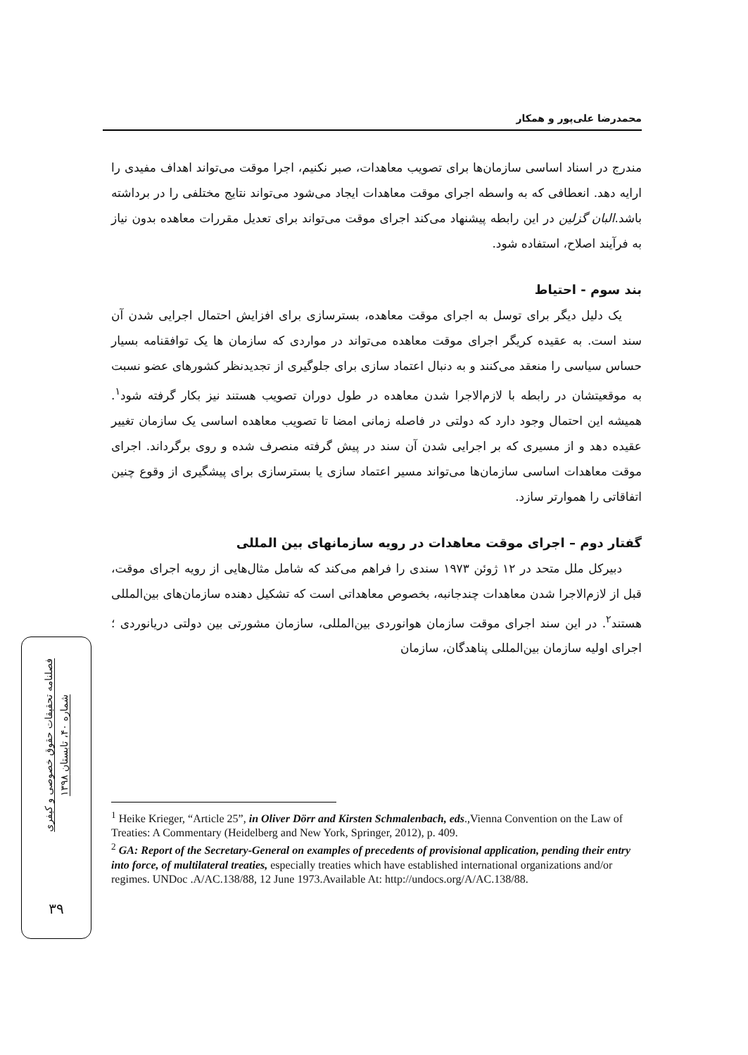محمدرضا علی‌پور و همکار
مندرج در اسناد اساسی سازمان‌ها برای تصویب معاهدات، صبر نکنیم، اجرا موقت می‌تواند اهداف مفیدی را ارایه دهد. انعطافی که به واسطه اجرای موقت معاهدات ایجاد می‌شود می‌تواند نتایج مختلفی را در برداشته باشد.البان گزلین در این رابطه پیشنهاد می‌کند اجرای موقت می‌تواند برای تعدیل مقررات معاهده بدون نیاز به فرآیند اصلاح، استفاده شود.
بند سوم - احتیاط
یک دلیل دیگر برای توسل به اجرای موقت معاهده، بسترسازی برای افزایش احتمال اجرایی شدن آن سند است. به عقیده کریگر اجرای موقت معاهده می‌تواند در مواردی که سازمان ها یک توافقنامه بسیار حساس سیاسی را منعقد می‌کنند و به دنبال اعتماد سازی برای جلوگیری از تجدیدنظر کشورهای عضو نسبت به موقعیتشان در رابطه با لازم‌الاجرا شدن معاهده در طول دوران تصویب هستند نیز بکار گرفته شود<sup>۱</sup>. همیشه این احتمال وجود دارد که دولتی در فاصله زمانی امضا تا تصویب معاهده اساسی یک سازمان تغییر عقیده دهد و از مسیری که بر اجرایی شدن آن سند در پیش گرفته منصرف شده و روی برگرداند. اجرای موقت معاهدات اساسی سازمان‌ها می‌تواند مسیر اعتماد سازی یا بسترسازی برای پیشگیری از وقوع چنین اتفاقاتی را هموارتر سازد.
گفتار دوم – اجرای موقت معاهدات در رویه سازمانهای بین المللی
دبیرکل ملل متحد در ۱۲ ژوئن ۱۹۷۳ سندی را فراهم می‌کند که شامل مثال‌هایی از رویه اجرای موقت، قبل از لازم‌الاجرا شدن معاهدات چندجانبه، بخصوص معاهداتی است که تشکیل دهنده سازمان‌های بین‌المللی هستند<sup>۲</sup>. در این سند اجرای موقت سازمان هوانوردی بین‌المللی، سازمان مشورتی بین دولتی دریانوردی ؛ اجرای اولیه سازمان بین‌المللی پناهدگان، سازمان
فصلنامه تحقیقات حقوق خصوصی و کیفری
شماره ۴۰، تابستان ۱۳۹۸
۳۹
<sup>1</sup> Heike Krieger, “Article 25”, in Oliver Dörr and Kirsten Schmalenbach, eds.,Vienna Convention on the Law of Treaties: A Commentary (Heidelberg and New York, Springer, 2012), p. 409.
<sup>2</sup> GA: Report of the Secretary-General on examples of precedents of provisional application, pending their entry into force, of multilateral treaties, especially treaties which have established international organizations and/or regimes. UNDoc .A/AC.138/88, 12 June 1973.Available At: http://undocs.org/A/AC.138/88.